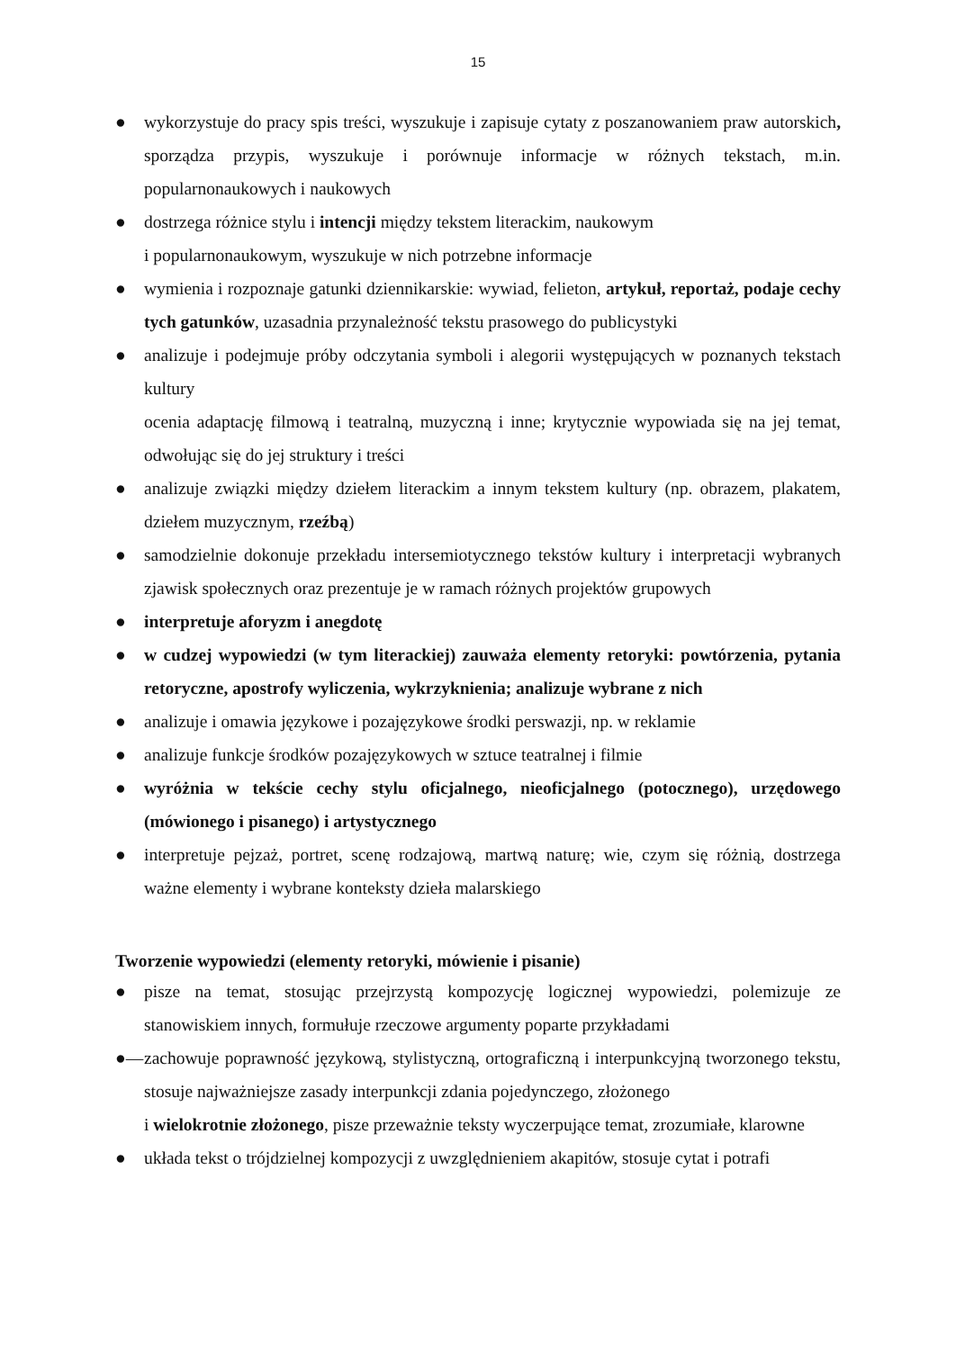15
● wykorzystuje do pracy spis treści, wyszukuje i zapisuje cytaty z poszanowaniem praw autorskich, sporządza przypis, wyszukuje i porównuje informacje w różnych tekstach, m.in. popularnonaukowych i naukowych
● dostrzega różnice stylu i intencji między tekstem literackim, naukowym
i popularnonaukowym, wyszukuje w nich potrzebne informacje
● wymienia i rozpoznaje gatunki dziennikarskie: wywiad, felieton, artykuł, reportaż, podaje cechy tych gatunków, uzasadnia przynależność tekstu prasowego do publicystyki
● analizuje i podejmuje próby odczytania symboli i alegorii występujących w poznanych tekstach kultury
ocenia adaptację filmową i teatralną, muzyczną i inne; krytycznie wypowiada się na jej temat, odwołując się do jej struktury i treści
● analizuje związki między dziełem literackim a innym tekstem kultury (np. obrazem, plakatem, dziełem muzycznym, rzeźbą)
● samodzielnie dokonuje przekładu intersemiotycznego tekstów kultury i interpretacji wybranych zjawisk społecznych oraz prezentuje je w ramach różnych projektów grupowych
● interpretuje aforyzm i anegdotę
● w cudzej wypowiedzi (w tym literackiej) zauważa elementy retoryki: powtórzenia, pytania retoryczne, apostrofy wyliczenia, wykrzyknienia; analizuje wybrane z nich
● analizuje i omawia językowe i pozajęzykowe środki perswazji, np. w reklamie
● analizuje funkcje środków pozajęzykowych w sztuce teatralnej i filmie
● wyróżnia w tekście cechy stylu oficjalnego, nieoficjalnego (potocznego), urzędowego (mówionego i pisanego) i artystycznego
● interpretuje pejzaż, portret, scenę rodzajową, martwą naturę; wie, czym się różnią, dostrzega ważne elementy i wybrane konteksty dzieła malarskiego
Tworzenie wypowiedzi (elementy retoryki, mówienie i pisanie)
● pisze na temat, stosując przejrzystą kompozycję logicznej wypowiedzi, polemizuje ze stanowiskiem innych, formułuje rzeczowe argumenty poparte przykładami
●— zachowuje poprawność językową, stylistyczną, ortograficzną i interpunkcyjną tworzonego tekstu, stosuje najważniejsze zasady interpunkcji zdania pojedynczego, złożonego
i wielokrotnie złożonego, pisze przeważnie teksty wyczerpujące temat, zrozumiałe, klarowne
● układa tekst o trójdzielnej kompozycji z uwzględnieniem akapitów, stosuje cytat i potrafi